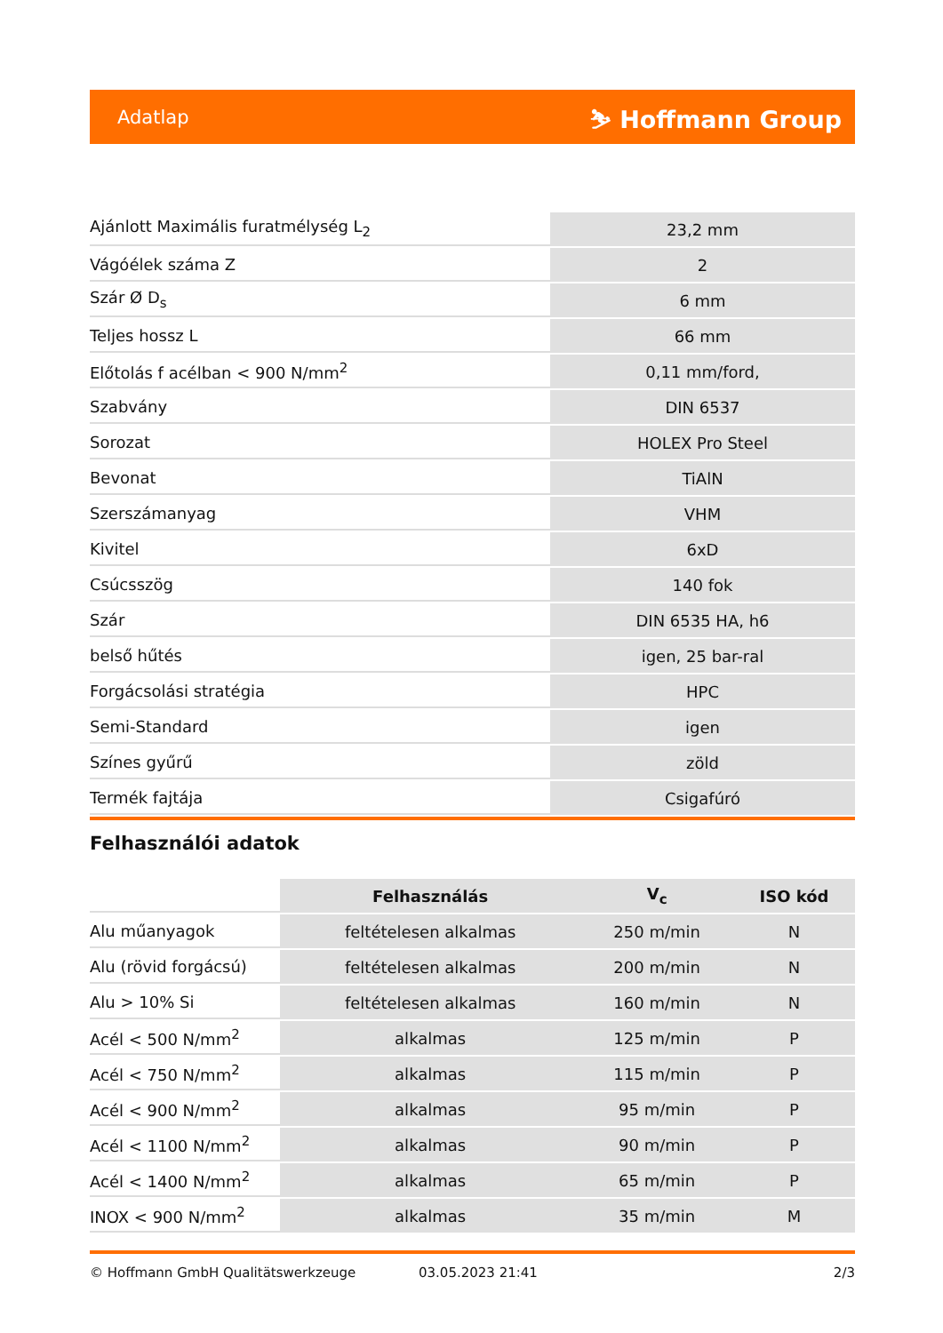Adatlap ⛷ Hoffmann Group
| Ajánlott Maximális furatmélység L<sub>2</sub> | 23,2 mm |
| Vágóélek száma Z | 2 |
| Szár Ø D<sub>s</sub> | 6 mm |
| Teljes hossz L | 66 mm |
| Előtolás f acélban < 900 N/mm<sup>2</sup> | 0,11 mm/ford, |
| Szabvány | DIN 6537 |
| Sorozat | HOLEX Pro Steel |
| Bevonat | TiAlN |
| Szerszámanyag | VHM |
| Kivitel | 6xD |
| Csúcsszög | 140 fok |
| Szár | DIN 6535 HA, h6 |
| belső hűtés | igen, 25 bar-ral |
| Forgácsolási stratégia | HPC |
| Semi-Standard | igen |
| Színes gyűrű | zöld |
| Termék fajtája | Csigafúró |
Felhasználói adatok
| | Felhasználás | V<sub>c</sub> | ISO kód |
| --- | --- | --- | --- |
| Alu műanyagok | feltételesen alkalmas | 250 m/min | N |
| Alu (rövid forgácsú) | feltételesen alkalmas | 200 m/min | N |
| Alu > 10% Si | feltételesen alkalmas | 160 m/min | N |
| Acél < 500 N/mm<sup>2</sup> | alkalmas | 125 m/min | P |
| Acél < 750 N/mm<sup>2</sup> | alkalmas | 115 m/min | P |
| Acél < 900 N/mm<sup>2</sup> | alkalmas | 95 m/min | P |
| Acél < 1100 N/mm<sup>2</sup> | alkalmas | 90 m/min | P |
| Acél < 1400 N/mm<sup>2</sup> | alkalmas | 65 m/min | P |
| INOX < 900 N/mm<sup>2</sup> | alkalmas | 35 m/min | M |
© Hoffmann GmbH Qualitätswerkzeuge 03.05.2023 21:41 2/3